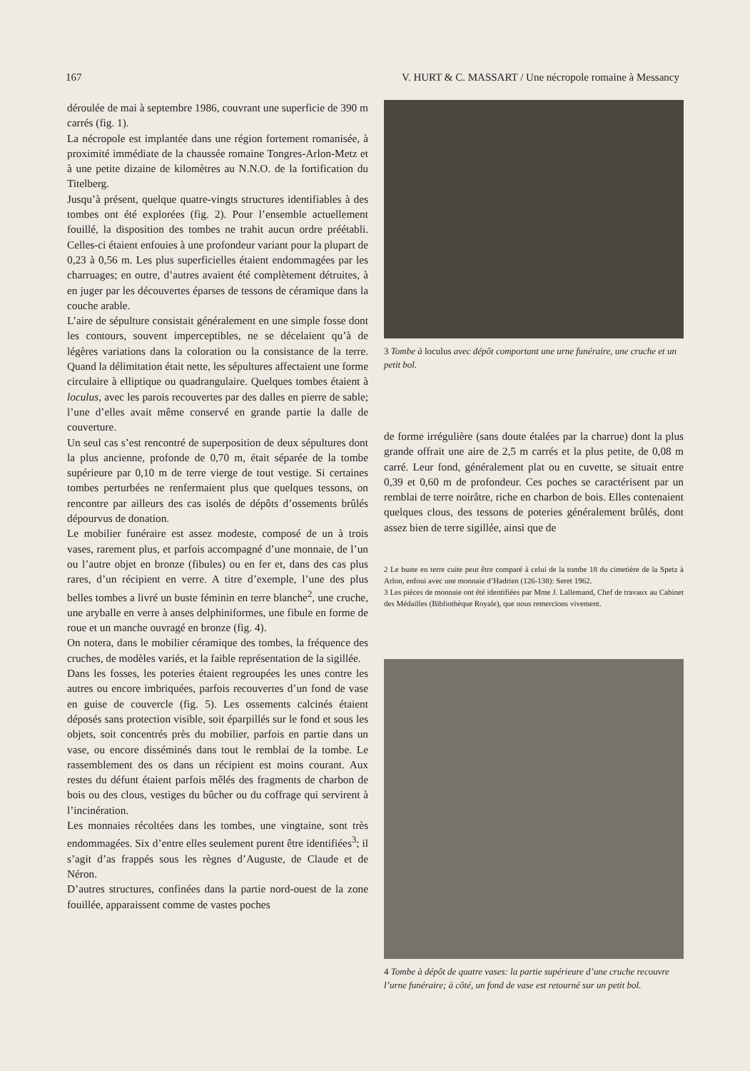167 V. HURT & C. MASSART / Une nécropole romaine à Messancy
déroulée de mai à septembre 1986, couvrant une superficie de 390 m carrés (fig. 1).
La nécropole est implantée dans une région fortement romanisée, à proximité immédiate de la chaussée romaine Tongres-Arlon-Metz et à une petite dizaine de kilomètres au N.N.O. de la fortification du Titelberg.
Jusqu’à présent, quelque quatre-vingts structures identifiables à des tombes ont été explorées (fig. 2). Pour l’ensemble actuellement fouillé, la disposition des tombes ne trahit aucun ordre préétabli. Celles-ci étaient enfouies à une profondeur variant pour la plupart de 0,23 à 0,56 m. Les plus superficielles étaient endommagées par les charruages; en outre, d’autres avaient été complètement détruites, à en juger par les découvertes éparses de tessons de céramique dans la couche arable.
L’aire de sépulture consistait généralement en une simple fosse dont les contours, souvent imperceptibles, ne se décelaient qu’à de légères variations dans la coloration ou la consistance de la terre. Quand la délimitation était nette, les sépultures affectaient une forme circulaire à elliptique ou quadrangulaire. Quelques tombes étaient à loculus, avec les parois recouvertes par des dalles en pierre de sable; l’une d’elles avait même conservé en grande partie la dalle de couverture.
Un seul cas s’est rencontré de superposition de deux sépultures dont la plus ancienne, profonde de 0,70 m, était séparée de la tombe supérieure par 0,10 m de terre vierge de tout vestige. Si certaines tombes perturbées ne renfermaient plus que quelques tessons, on rencontre par ailleurs des cas isolés de dépôts d’ossements brûlés dépourvus de donation.
Le mobilier funéraire est assez modeste, composé de un à trois vases, rarement plus, et parfois accompagné d’une monnaie, de l’un ou l’autre objet en bronze (fibules) ou en fer et, dans des cas plus rares, d’un récipient en verre. A titre d’exemple, l’une des plus belles tombes a livré un buste féminin en terre blanche<sup>2</sup>, une cruche, une aryballe en verre à anses delphiniformes, une fibule en forme de roue et un manche ouvragé en bronze (fig. 4).
On notera, dans le mobilier céramique des tombes, la fréquence des cruches, de modèles variés, et la faible représentation de la sigillée.
Dans les fosses, les poteries étaient regroupées les unes contre les autres ou encore imbriquées, parfois recouvertes d’un fond de vase en guise de couvercle (fig. 5). Les ossements calcinés étaient déposés sans protection visible, soit éparpillés sur le fond et sous les objets, soit concentrés près du mobilier, parfois en partie dans un vase, ou encore disséminés dans tout le remblai de la tombe. Le rassemblement des os dans un récipient est moins courant. Aux restes du défunt étaient parfois mêlés des fragments de charbon de bois ou des clous, vestiges du bûcher ou du coffrage qui servirent à l’incinération.
Les monnaies récoltées dans les tombes, une vingtaine, sont très endommagées. Six d’entre elles seulement purent être identifiées<sup>3</sup>; il s’agit d’as frappés sous les règnes d’Auguste, de Claude et de Néron.
D’autres structures, confinées dans la partie nord-ouest de la zone fouillée, apparaissent comme de vastes poches
3 Tombe à loculus avec dépôt comportant une urne funéraire, une cruche et un petit bol.
de forme irrégulière (sans doute étalées par la charrue) dont la plus grande offrait une aire de 2,5 m carrés et la plus petite, de 0,08 m carré. Leur fond, généralement plat ou en cuvette, se situait entre 0,39 et 0,60 m de profondeur. Ces poches se caractérisent par un remblai de terre noirâtre, riche en charbon de bois. Elles contenaient quelques clous, des tessons de poteries généralement brûlés, dont assez bien de terre sigillée, ainsi que de
2 Le buste en terre cuite peut être comparé à celui de la tombe 18 du cimetière de la Spetz à Arlon, enfoui avec une monnaie d’Hadrien (126-138): Seret 1962.
3 Les pièces de monnaie ont été identifiées par Mme J. Lallemand, Chef de travaux au Cabinet des Médailles (Bibliothèque Royale), que nous remercions vivement.
4 Tombe à dépôt de quatre vases: la partie supérieure d’une cruche recouvre l’urne funéraire; à côté, un fond de vase est retourné sur un petit bol.